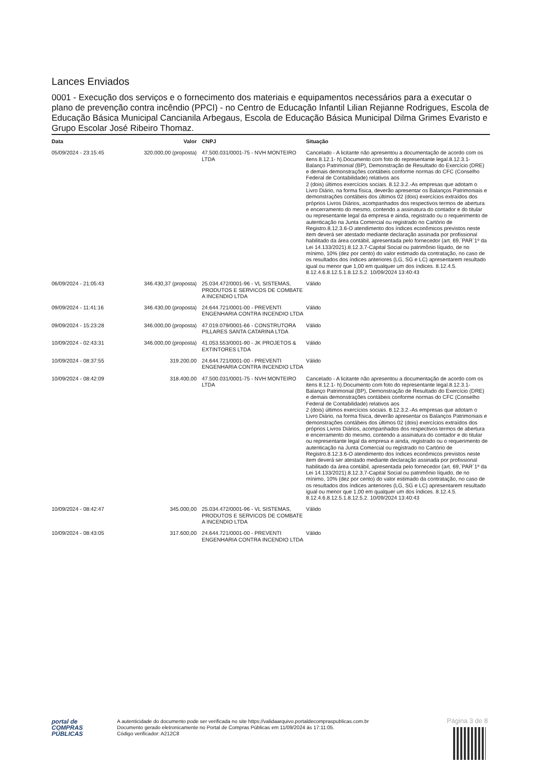Lances Enviados
0001 - Execução dos serviços e o fornecimento dos materiais e equipamentos necessários para a executar o plano de prevenção contra incêndio (PPCI) - no Centro de Educação Infantil Lilian Rejianne Rodrigues, Escola de Educação Básica Municipal Cancianila Arbegaus, Escola de Educação Básica Municipal Dilma Grimes Evaristo e Grupo Escolar José Ribeiro Thomaz.
| Data | Valor | CNPJ | Situação |
| --- | --- | --- | --- |
| 05/09/2024 - 23:15:45 | 320.000,00 (proposta) | 47.500.031/0001-75 - NVH MONTEIRO LTDA | Cancelado - A licitante não apresentou a documentação de acordo com os itens 8.12.1- h).Documento com foto do representante legal.8.12.3.1- Balanço Patrimonial (BP), Demonstração de Resultado do Exercício (DRE) e demais demonstrações contábeis conforme normas do CFC (Conselho Federal de Contabilidade) relativos aos 2 (dois) últimos exercícios sociais. 8.12.3.2.-As empresas que adotam o Livro Diário, na forma física, deverão apresentar os Balanços Patrimoniais e demonstrações contábeis dos últimos 02 (dois) exercícios extraídos dos próprios Livros Diários, acompanhados dos respectivos termos de abertura e encerramento do mesmo, contendo a assinatura do contador e do titular ou representante legal da empresa e ainda, registrado ou o requerimento de autenticação na Junta Comercial ou registrado no Cartório de Registro.8.12.3.6-O atendimento dos índices econômicos previstos neste item deverá ser atestado mediante declaração assinada por profissional habilitado da área contábil, apresentada pelo fornecedor (art. 69,`PAR`1º da Lei 14.133/2021).8.12.3.7-Capital Social ou patrimônio líquido, de no mínimo, 10% (dez por cento) do valor estimado da contratação, no caso de os resultados dos índices anteriores (LG, SG e LC) apresentarem resultado igual ou menor que 1,00 em qualquer um dos índices. 8.12.4.5. 8.12.4.6.8.12.5.1.8.12.5.2. 10/09/2024 13:40:43 |
| 06/09/2024 - 21:05:43 | 346.430,37 (proposta) | 25.034.472/0001-96 - VL SISTEMAS, PRODUTOS E SERVICOS DE COMBATE A INCENDIO LTDA | Válido |
| 09/09/2024 - 11:41:16 | 346.430,00 (proposta) | 24.644.721/0001-00 - PREVENTI ENGENHARIA CONTRA INCENDIO LTDA | Válido |
| 09/09/2024 - 15:23:28 | 346.000,00 (proposta) | 47.019.079/0001-66 - CONSTRUTORA PILLARES SANTA CATARINA LTDA | Válido |
| 10/09/2024 - 02:43:31 | 346.000,00 (proposta) | 41.053.553/0001-90 - JK PROJETOS & EXTINTORES LTDA | Válido |
| 10/09/2024 - 08:37:55 | 319.200,00 | 24.644.721/0001-00 - PREVENTI ENGENHARIA CONTRA INCENDIO LTDA | Válido |
| 10/09/2024 - 08:42:09 | 318.400,00 | 47.500.031/0001-75 - NVH MONTEIRO LTDA | Cancelado - A licitante não apresentou a documentação de acordo com os itens 8.12.1- h).Documento com foto do representante legal.8.12.3.1- Balanço Patrimonial (BP), Demonstração de Resultado do Exercício (DRE) e demais demonstrações contábeis conforme normas do CFC (Conselho Federal de Contabilidade) relativos aos 2 (dois) últimos exercícios sociais. 8.12.3.2.-As empresas que adotam o Livro Diário, na forma física, deverão apresentar os Balanços Patrimoniais e demonstrações contábeis dos últimos 02 (dois) exercícios extraídos dos próprios Livros Diários, acompanhados dos respectivos termos de abertura e encerramento do mesmo, contendo a assinatura do contador e do titular ou representante legal da empresa e ainda, registrado ou o requerimento de autenticação na Junta Comercial ou registrado no Cartório de Registro.8.12.3.6-O atendimento dos índices econômicos previstos neste item deverá ser atestado mediante declaração assinada por profissional habilitado da área contábil, apresentada pelo fornecedor (art. 69,`PAR`1º da Lei 14.133/2021).8.12.3.7-Capital Social ou patrimônio líquido, de no mínimo, 10% (dez por cento) do valor estimado da contratação, no caso de os resultados dos índices anteriores (LG, SG e LC) apresentarem resultado igual ou menor que 1,00 em qualquer um dos índices. 8.12.4.5. 8.12.4.6.8.12.5.1.8.12.5.2. 10/09/2024 13:40:43 |
| 10/09/2024 - 08:42:47 | 345.000,00 | 25.034.472/0001-96 - VL SISTEMAS, PRODUTOS E SERVICOS DE COMBATE A INCENDIO LTDA | Válido |
| 10/09/2024 - 08:43:05 | 317.600,00 | 24.644.721/0001-00 - PREVENTI ENGENHARIA CONTRA INCENDIO LTDA | Válido |
Página 3 de 8
portal de
COMPRAS
PÚBLICAS
A autenticidade do documento pode ser verificada no site https://validaarquivo.portaldecompraspublicas.com.br
Documento gerado eletronicamente no Portal de Compras Públicas em 11/09/2024 às 17:11:05.
Código verificador: A212C8